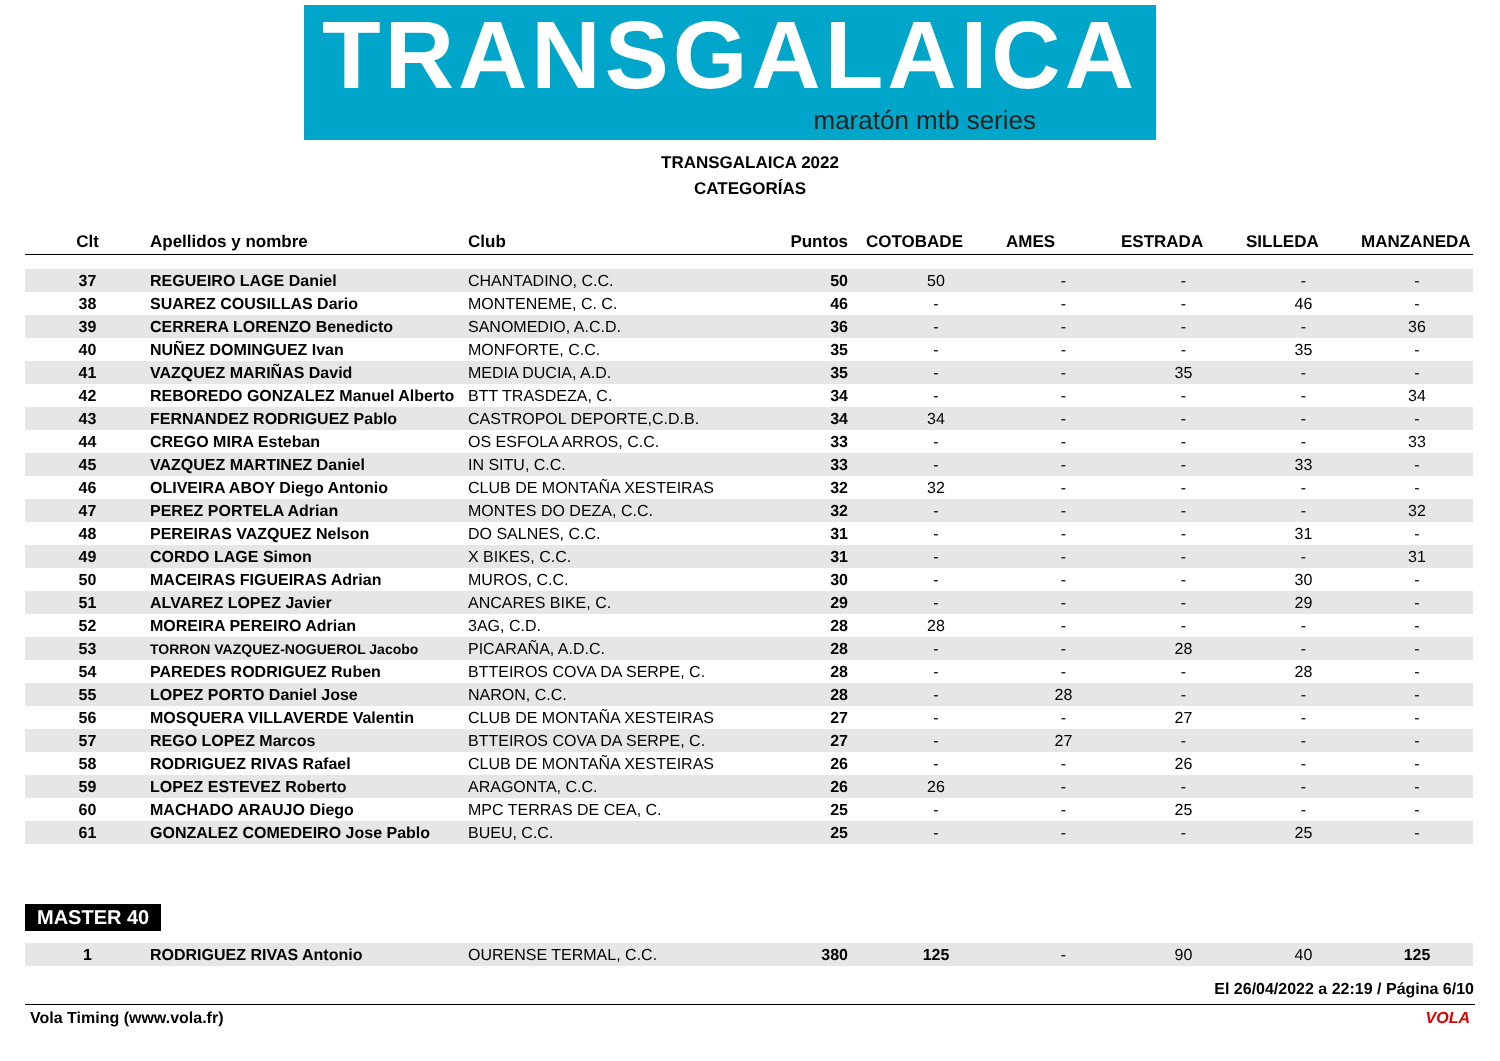TRANSGALAICA
maratón mtb series
TRANSGALAICA 2022
CATEGORÍAS
| Clt | Apellidos y nombre | Club | Puntos | COTOBADE | AMES | ESTRADA | SILLEDA | MANZANEDA |
| --- | --- | --- | --- | --- | --- | --- | --- | --- |
| 37 | REGUEIRO LAGE Daniel | CHANTADINO, C.C. | 50 | 50 | - | - | - | - |
| 38 | SUAREZ COUSILLAS Dario | MONTENEME, C. C. | 46 | - | - | - | 46 | - |
| 39 | CERRERA LORENZO Benedicto | SANOMEDIO, A.C.D. | 36 | - | - | - | - | 36 |
| 40 | NUÑEZ DOMINGUEZ Ivan | MONFORTE, C.C. | 35 | - | - | - | 35 | - |
| 41 | VAZQUEZ MARIÑAS David | MEDIA DUCIA, A.D. | 35 | - | - | 35 | - | - |
| 42 | REBOREDO GONZALEZ Manuel Alberto | BTT TRASDEZA, C. | 34 | - | - | - | - | 34 |
| 43 | FERNANDEZ RODRIGUEZ Pablo | CASTROPOL DEPORTE,C.D.B. | 34 | 34 | - | - | - | - |
| 44 | CREGO MIRA Esteban | OS ESFOLA ARROS, C.C. | 33 | - | - | - | - | 33 |
| 45 | VAZQUEZ MARTINEZ Daniel | IN SITU, C.C. | 33 | - | - | - | 33 | - |
| 46 | OLIVEIRA ABOY Diego Antonio | CLUB DE MONTAÑA XESTEIRAS | 32 | 32 | - | - | - | - |
| 47 | PEREZ PORTELA Adrian | MONTES DO DEZA, C.C. | 32 | - | - | - | - | 32 |
| 48 | PEREIRAS VAZQUEZ Nelson | DO SALNES, C.C. | 31 | - | - | - | 31 | - |
| 49 | CORDO LAGE Simon | X BIKES, C.C. | 31 | - | - | - | - | 31 |
| 50 | MACEIRAS FIGUEIRAS Adrian | MUROS, C.C. | 30 | - | - | - | 30 | - |
| 51 | ALVAREZ LOPEZ Javier | ANCARES BIKE, C. | 29 | - | - | - | 29 | - |
| 52 | MOREIRA PEREIRO Adrian | 3AG, C.D. | 28 | 28 | - | - | - | - |
| 53 | TORRON VAZQUEZ-NOGUEROL Jacobo | PICARAÑA, A.D.C. | 28 | - | - | 28 | - | - |
| 54 | PAREDES RODRIGUEZ Ruben | BTTEIROS COVA DA SERPE, C. | 28 | - | - | - | 28 | - |
| 55 | LOPEZ PORTO Daniel Jose | NARON, C.C. | 28 | - | 28 | - | - | - |
| 56 | MOSQUERA VILLAVERDE Valentin | CLUB DE MONTAÑA XESTEIRAS | 27 | - | - | 27 | - | - |
| 57 | REGO LOPEZ Marcos | BTTEIROS COVA DA SERPE, C. | 27 | - | 27 | - | - | - |
| 58 | RODRIGUEZ RIVAS Rafael | CLUB DE MONTAÑA XESTEIRAS | 26 | - | - | 26 | - | - |
| 59 | LOPEZ ESTEVEZ Roberto | ARAGONTA, C.C. | 26 | 26 | - | - | - | - |
| 60 | MACHADO ARAUJO Diego | MPC TERRAS DE CEA, C. | 25 | - | - | 25 | - | - |
| 61 | GONZALEZ COMEDEIRO Jose Pablo | BUEU, C.C. | 25 | - | - | - | 25 | - |
MASTER 40
| 1 | RODRIGUEZ RIVAS Antonio | OURENSE TERMAL, C.C. | 380 | 125 | - | 90 | 40 | 125 |
El 26/04/2022 a 22:19 / Página 6/10
Vola Timing (www.vola.fr) VOLA